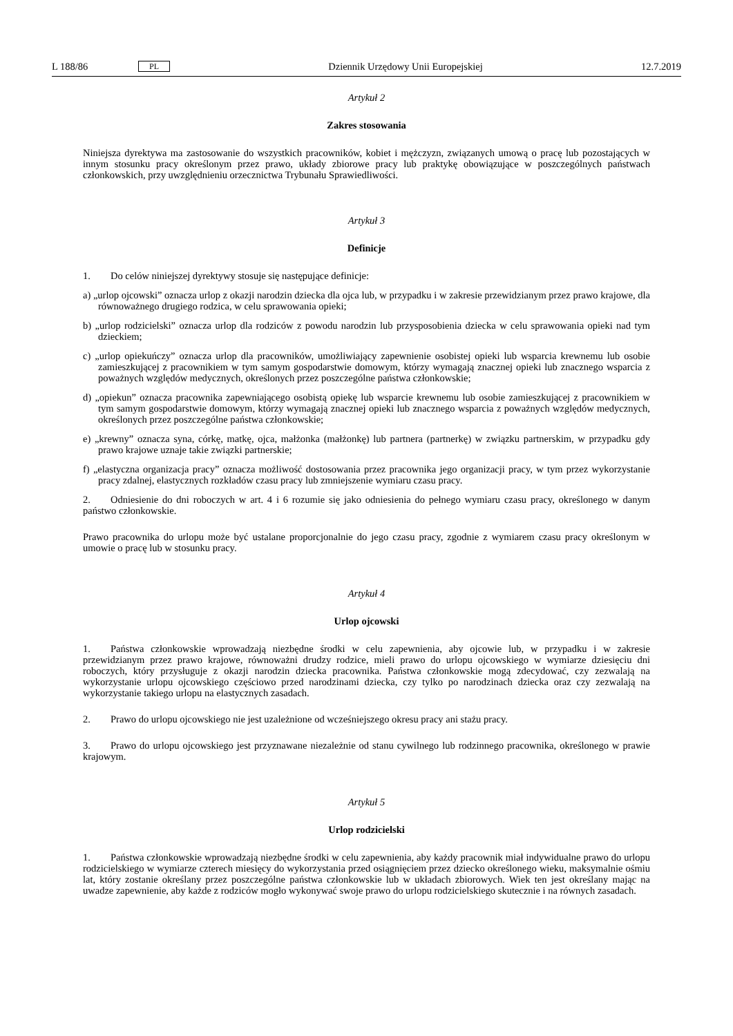L 188/86 PL Dziennik Urzędowy Unii Europejskiej 12.7.2019
Artykuł 2
Zakres stosowania
Niniejsza dyrektywa ma zastosowanie do wszystkich pracowników, kobiet i mężczyzn, związanych umową o pracę lub pozostających w innym stosunku pracy określonym przez prawo, układy zbiorowe pracy lub praktykę obowiązujące w poszczególnych państwach członkowskich, przy uwzględnieniu orzecznictwa Trybunału Sprawiedliwości.
Artykuł 3
Definicje
1. Do celów niniejszej dyrektywy stosuje się następujące definicje:
a) „urlop ojcowski” oznacza urlop z okazji narodzin dziecka dla ojca lub, w przypadku i w zakresie przewidzianym przez prawo krajowe, dla równoważnego drugiego rodzica, w celu sprawowania opieki;
b) „urlop rodzicielski” oznacza urlop dla rodziców z powodu narodzin lub przysposobienia dziecka w celu sprawowania opieki nad tym dzieckiem;
c) „urlop opiekuńczy” oznacza urlop dla pracowników, umożliwiający zapewnienie osobistej opieki lub wsparcia krewnemu lub osobie zamieszkującej z pracownikiem w tym samym gospodarstwie domowym, którzy wymagają znacznej opieki lub znacznego wsparcia z poważnych względów medycznych, określonych przez poszczególne państwa członkowskie;
d) „opiekun” oznacza pracownika zapewniającego osobistą opiekę lub wsparcie krewnemu lub osobie zamieszkującej z pracownikiem w tym samym gospodarstwie domowym, którzy wymagają znacznej opieki lub znacznego wsparcia z poważnych względów medycznych, określonych przez poszczególne państwa członkowskie;
e) „krewny” oznacza syna, córkę, matkę, ojca, małżonka (małżonkę) lub partnera (partnerkę) w związku partnerskim, w przypadku gdy prawo krajowe uznaje takie związki partnerskie;
f) „elastyczna organizacja pracy” oznacza możliwość dostosowania przez pracownika jego organizacji pracy, w tym przez wykorzystanie pracy zdalnej, elastycznych rozkładów czasu pracy lub zmniejszenie wymiaru czasu pracy.
2. Odniesienie do dni roboczych w art. 4 i 6 rozumie się jako odniesienia do pełnego wymiaru czasu pracy, określonego w danym państwo członkowskie.
Prawo pracownika do urlopu może być ustalane proporcjonalnie do jego czasu pracy, zgodnie z wymiarem czasu pracy określonym w umowie o pracę lub w stosunku pracy.
Artykuł 4
Urlop ojcowski
1. Państwa członkowskie wprowadzają niezbędne środki w celu zapewnienia, aby ojcowie lub, w przypadku i w zakresie przewidzianym przez prawo krajowe, równoważni drudzy rodzice, mieli prawo do urlopu ojcowskiego w wymiarze dziesięciu dni roboczych, który przysługuje z okazji narodzin dziecka pracownika. Państwa członkowskie mogą zdecydować, czy zezwalają na wykorzystanie urlopu ojcowskiego częściowo przed narodzinami dziecka, czy tylko po narodzinach dziecka oraz czy zezwalają na wykorzystanie takiego urlopu na elastycznych zasadach.
2. Prawo do urlopu ojcowskiego nie jest uzależnione od wcześniejszego okresu pracy ani stażu pracy.
3. Prawo do urlopu ojcowskiego jest przyznawane niezależnie od stanu cywilnego lub rodzinnego pracownika, określonego w prawie krajowym.
Artykuł 5
Urlop rodzicielski
1. Państwa członkowskie wprowadzają niezbędne środki w celu zapewnienia, aby każdy pracownik miał indywidualne prawo do urlopu rodzicielskiego w wymiarze czterech miesięcy do wykorzystania przed osiągnięciem przez dziecko określonego wieku, maksymalnie ośmiu lat, który zostanie określany przez poszczególne państwa członkowskie lub w układach zbiorowych. Wiek ten jest określany mając na uwadze zapewnienie, aby każde z rodziców mogło wykonywać swoje prawo do urlopu rodzicielskiego skutecznie i na równych zasadach.